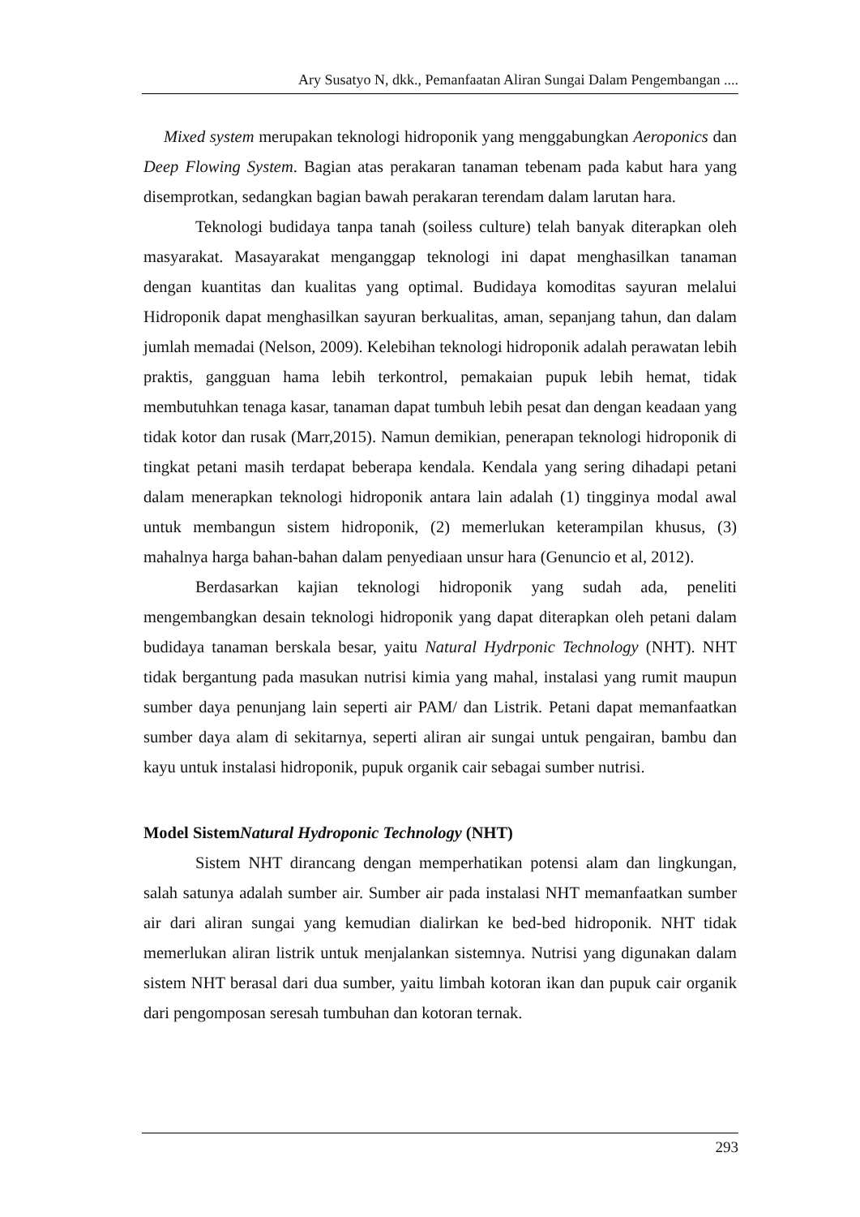Ary Susatyo N, dkk., Pemanfaatan Aliran Sungai Dalam Pengembangan ....
Mixed system merupakan teknologi hidroponik yang menggabungkan Aeroponics dan Deep Flowing System. Bagian atas perakaran tanaman tebenam pada kabut hara yang disemprotkan, sedangkan bagian bawah perakaran terendam dalam larutan hara.
Teknologi budidaya tanpa tanah (soiless culture) telah banyak diterapkan oleh masyarakat. Masayarakat menganggap teknologi ini dapat menghasilkan tanaman dengan kuantitas dan kualitas yang optimal. Budidaya komoditas sayuran melalui Hidroponik dapat menghasilkan sayuran berkualitas, aman, sepanjang tahun, dan dalam jumlah memadai (Nelson, 2009). Kelebihan teknologi hidroponik adalah perawatan lebih praktis, gangguan hama lebih terkontrol, pemakaian pupuk lebih hemat, tidak membutuhkan tenaga kasar, tanaman dapat tumbuh lebih pesat dan dengan keadaan yang tidak kotor dan rusak (Marr,2015). Namun demikian, penerapan teknologi hidroponik di tingkat petani masih terdapat beberapa kendala. Kendala yang sering dihadapi petani dalam menerapkan teknologi hidroponik antara lain adalah (1) tingginya modal awal untuk membangun sistem hidroponik, (2) memerlukan keterampilan khusus, (3) mahalnya harga bahan-bahan dalam penyediaan unsur hara (Genuncio et al, 2012).
Berdasarkan kajian teknologi hidroponik yang sudah ada, peneliti mengembangkan desain teknologi hidroponik yang dapat diterapkan oleh petani dalam budidaya tanaman berskala besar, yaitu Natural Hydrponic Technology (NHT). NHT tidak bergantung pada masukan nutrisi kimia yang mahal, instalasi yang rumit maupun sumber daya penunjang lain seperti air PAM/ dan Listrik. Petani dapat memanfaatkan sumber daya alam di sekitarnya, seperti aliran air sungai untuk pengairan, bambu dan kayu untuk instalasi hidroponik, pupuk organik cair sebagai sumber nutrisi.
Model SistemNatural Hydroponic Technology (NHT)
Sistem NHT dirancang dengan memperhatikan potensi alam dan lingkungan, salah satunya adalah sumber air. Sumber air pada instalasi NHT memanfaatkan sumber air dari aliran sungai yang kemudian dialirkan ke bed-bed hidroponik. NHT tidak memerlukan aliran listrik untuk menjalankan sistemnya. Nutrisi yang digunakan dalam sistem NHT berasal dari dua sumber, yaitu limbah kotoran ikan dan pupuk cair organik dari pengomposan seresah tumbuhan dan kotoran ternak.
293